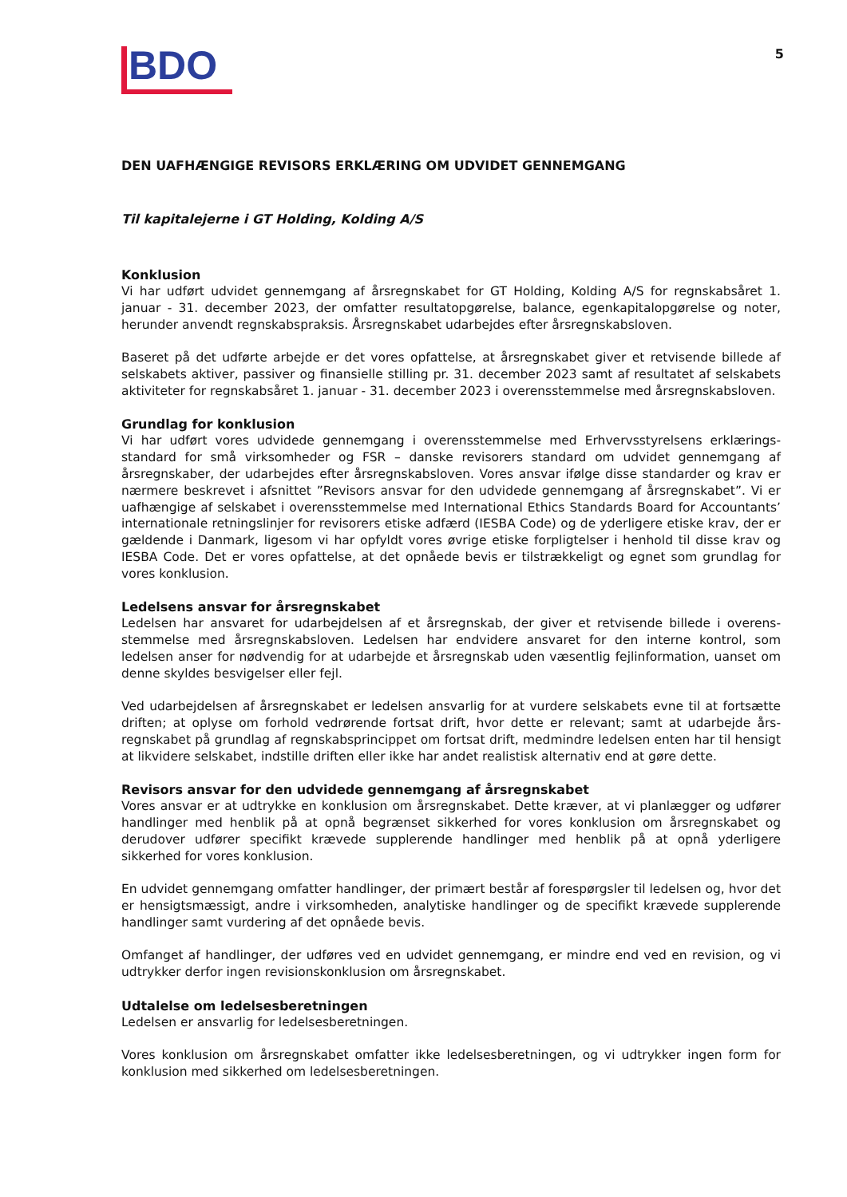BDO
5
DEN UAFHÆNGIGE REVISORS ERKLÆRING OM UDVIDET GENNEMGANG
Til kapitalejerne i GT Holding, Kolding A/S
Konklusion
Vi har udført udvidet gennemgang af årsregnskabet for GT Holding, Kolding A/S for regnskabsåret 1. januar - 31. december 2023, der omfatter resultatopgørelse, balance, egenkapitalopgørelse og noter, herunder anvendt regnskabspraksis. Årsregnskabet udarbejdes efter årsregnskabsloven.
Baseret på det udførte arbejde er det vores opfattelse, at årsregnskabet giver et retvisende billede af selskabets aktiver, passiver og finansielle stilling pr. 31. december 2023 samt af resultatet af selskabets aktiviteter for regnskabsåret 1. januar - 31. december 2023 i overensstemmelse med årsregnskabsloven.
Grundlag for konklusion
Vi har udført vores udvidede gennemgang i overensstemmelse med Erhvervsstyrelsens erklærings-standard for små virksomheder og FSR – danske revisorers standard om udvidet gennemgang af årsregnskaber, der udarbejdes efter årsregnskabsloven. Vores ansvar ifølge disse standarder og krav er nærmere beskrevet i afsnittet ”Revisors ansvar for den udvidede gennemgang af årsregnskabet”. Vi er uafhængige af selskabet i overensstemmelse med International Ethics Standards Board for Accountants’ internationale retningslinjer for revisorers etiske adfærd (IESBA Code) og de yderligere etiske krav, der er gældende i Danmark, ligesom vi har opfyldt vores øvrige etiske forpligtelser i henhold til disse krav og IESBA Code. Det er vores opfattelse, at det opnåede bevis er tilstrækkeligt og egnet som grundlag for vores konklusion.
Ledelsens ansvar for årsregnskabet
Ledelsen har ansvaret for udarbejdelsen af et årsregnskab, der giver et retvisende billede i overens-stemmelse med årsregnskabsloven. Ledelsen har endvidere ansvaret for den interne kontrol, som ledelsen anser for nødvendig for at udarbejde et årsregnskab uden væsentlig fejlinformation, uanset om denne skyldes besvigelser eller fejl.
Ved udarbejdelsen af årsregnskabet er ledelsen ansvarlig for at vurdere selskabets evne til at fortsætte driften; at oplyse om forhold vedrørende fortsat drift, hvor dette er relevant; samt at udarbejde års-regnskabet på grundlag af regnskabsprincippet om fortsat drift, medmindre ledelsen enten har til hensigt at likvidere selskabet, indstille driften eller ikke har andet realistisk alternativ end at gøre dette.
Revisors ansvar for den udvidede gennemgang af årsregnskabet
Vores ansvar er at udtrykke en konklusion om årsregnskabet. Dette kræver, at vi planlægger og udfører handlinger med henblik på at opnå begrænset sikkerhed for vores konklusion om årsregnskabet og derudover udfører specifikt krævede supplerende handlinger med henblik på at opnå yderligere sikkerhed for vores konklusion.
En udvidet gennemgang omfatter handlinger, der primært består af forespørgsler til ledelsen og, hvor det er hensigtsmæssigt, andre i virksomheden, analytiske handlinger og de specifikt krævede supplerende handlinger samt vurdering af det opnåede bevis.
Omfanget af handlinger, der udføres ved en udvidet gennemgang, er mindre end ved en revision, og vi udtrykker derfor ingen revisionskonklusion om årsregnskabet.
Udtalelse om ledelsesberetningen
Ledelsen er ansvarlig for ledelsesberetningen.
Vores konklusion om årsregnskabet omfatter ikke ledelsesberetningen, og vi udtrykker ingen form for konklusion med sikkerhed om ledelsesberetningen.